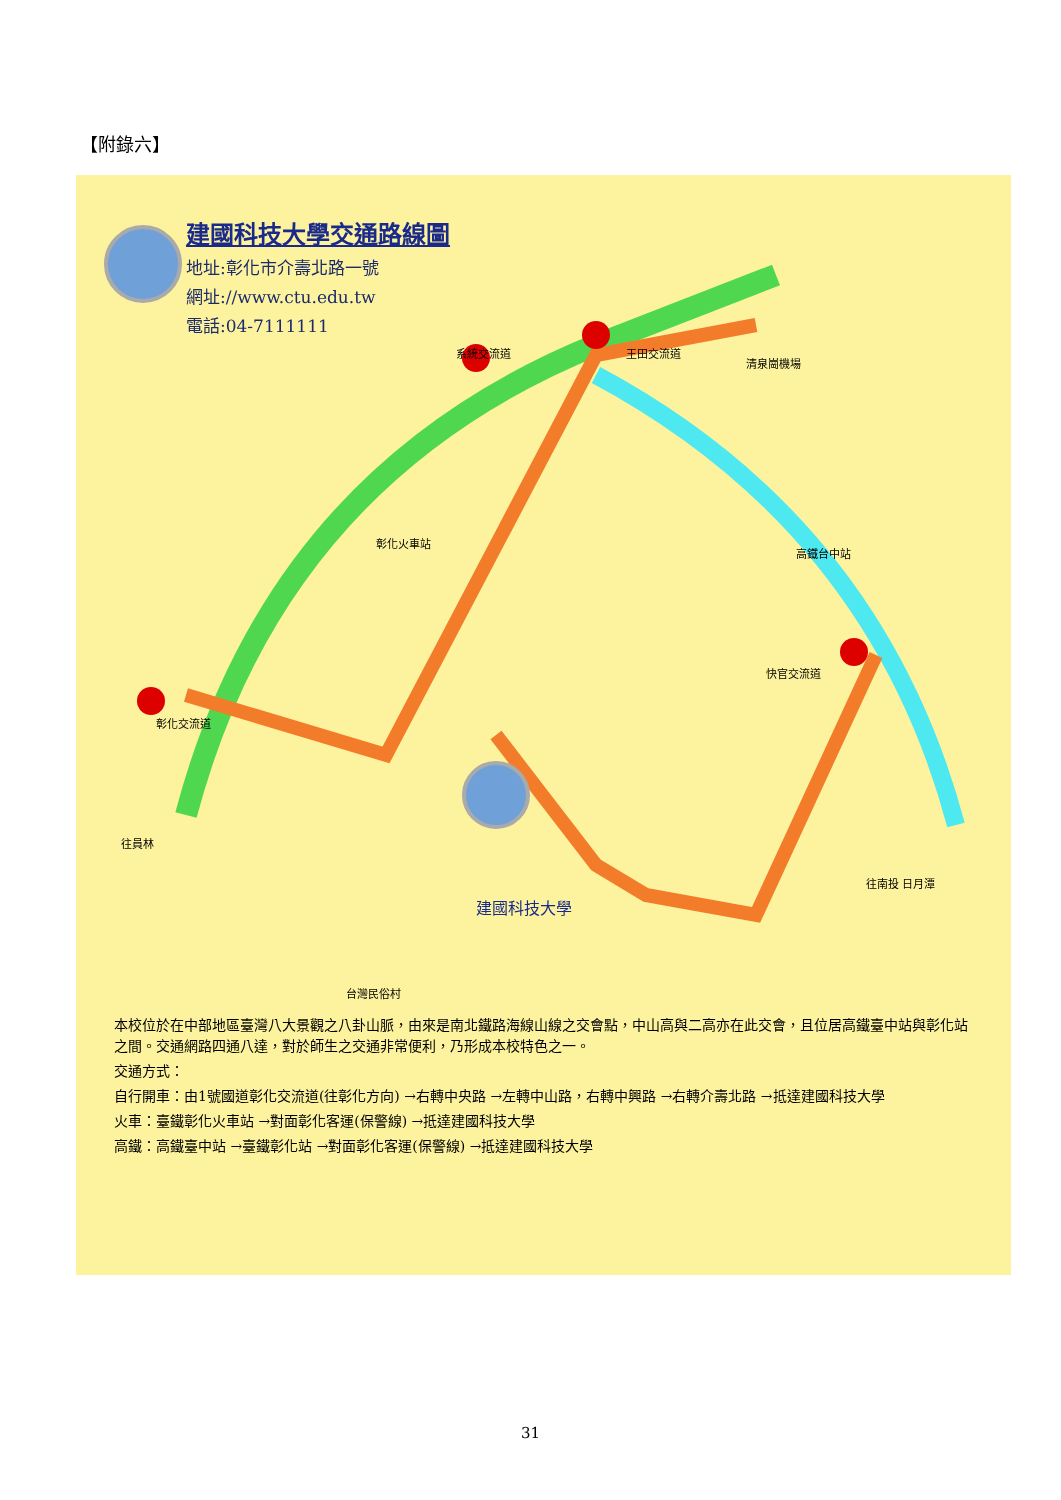【附錄六】
建國科技大學交通路線圖
地址:彰化市介壽北路一號
網址://www.ctu.edu.tw
電話:04-7111111
建國科技大學
清泉崗機場
高鐵台中站
彰化火車站
快官交流道
王田交流道 系統交流道
彰化交流道
往員林
往南投 日月潭
台灣民俗村
本校位於在中部地區臺灣八大景觀之八卦山脈，由來是南北鐵路海線山線之交會點，中山高與二高亦在此交會，且位居高鐵臺中站與彰化站之間。交通網路四通八達，對於師生之交通非常便利，乃形成本校特色之一。
交通方式：
自行開車：由1號國道彰化交流道(往彰化方向) →右轉中央路 →左轉中山路，右轉中興路 →右轉介壽北路 →抵達建國科技大學
火車：臺鐵彰化火車站 →對面彰化客運(保警線) →抵達建國科技大學
高鐵：高鐵臺中站 →臺鐵彰化站 →對面彰化客運(保警線) →抵達建國科技大學
31